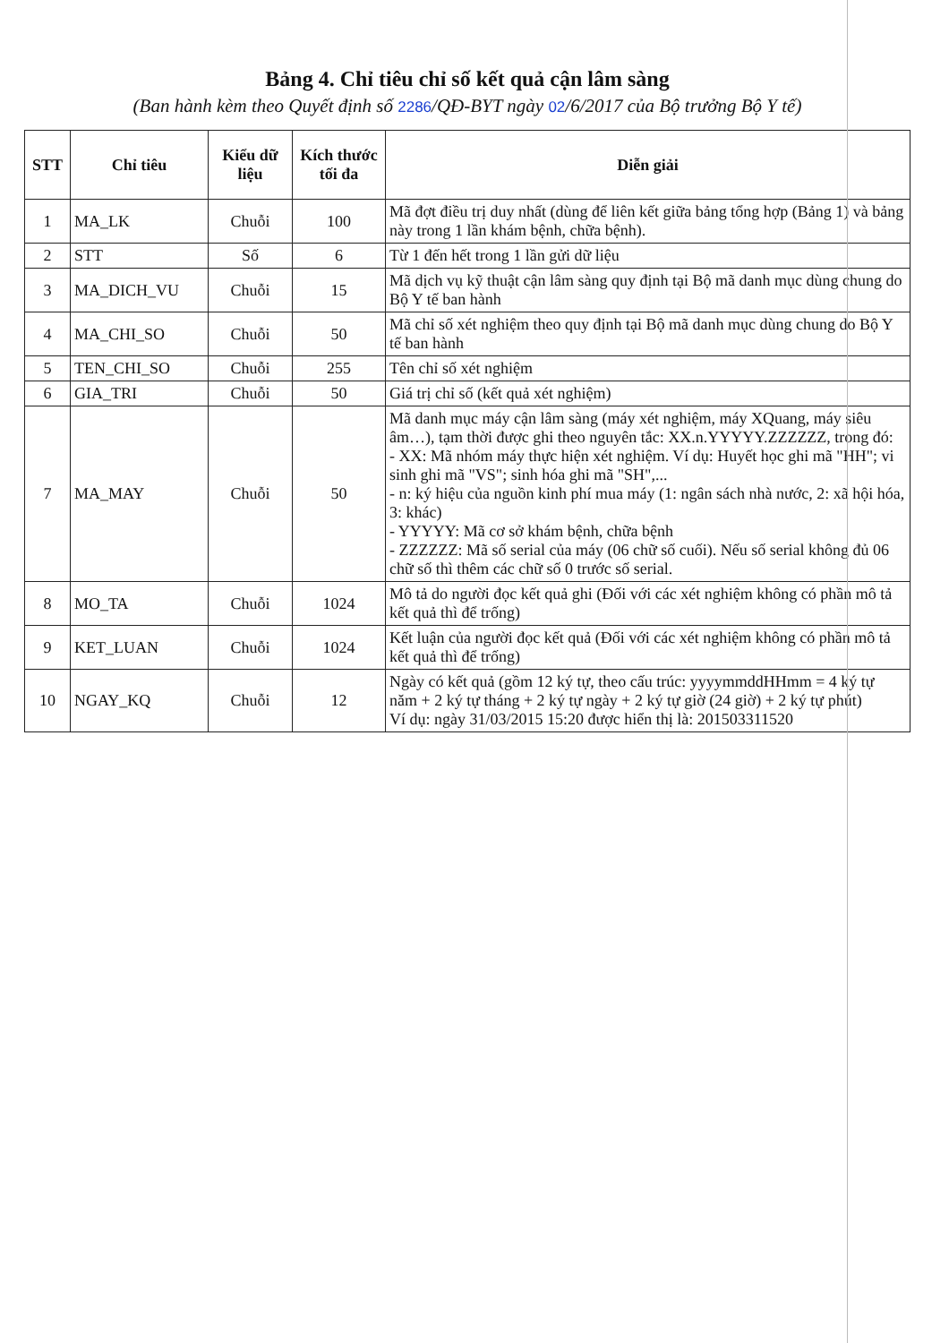Bảng 4. Chỉ tiêu chỉ số kết quả cận lâm sàng
(Ban hành kèm theo Quyết định số 2286/QĐ-BYT ngày 02/6/2017 của Bộ trưởng Bộ Y tế)
| STT | Chỉ tiêu | Kiểu dữ liệu | Kích thước tối đa | Diễn giải |
| --- | --- | --- | --- | --- |
| 1 | MA_LK | Chuỗi | 100 | Mã đợt điều trị duy nhất (dùng để liên kết giữa bảng tổng hợp (Bảng 1) và bảng này trong 1 lần khám bệnh, chữa bệnh). |
| 2 | STT | Số | 6 | Từ 1 đến hết trong 1 lần gửi dữ liệu |
| 3 | MA_DICH_VU | Chuỗi | 15 | Mã dịch vụ kỹ thuật cận lâm sàng quy định tại Bộ mã danh mục dùng chung do Bộ Y tế ban hành |
| 4 | MA_CHI_SO | Chuỗi | 50 | Mã chỉ số xét nghiệm theo quy định tại Bộ mã danh mục dùng chung do Bộ Y tế ban hành |
| 5 | TEN_CHI_SO | Chuỗi | 255 | Tên chỉ số xét nghiệm |
| 6 | GIA_TRI | Chuỗi | 50 | Giá trị chỉ số (kết quả xét nghiệm) |
| 7 | MA_MAY | Chuỗi | 50 | Mã danh mục máy cận lâm sàng (máy xét nghiệm, máy XQuang, máy siêu âm…), tạm thời được ghi theo nguyên tắc: XX.n.YYYYY.ZZZZZZ, trong đó: - XX: Mã nhóm máy thực hiện xét nghiệm. Ví dụ: Huyết học ghi mã "HH"; vi sinh ghi mã "VS"; sinh hóa ghi mã "SH",... - n: ký hiệu của nguồn kinh phí mua máy (1: ngân sách nhà nước, 2: xã hội hóa, 3: khác) - YYYYY: Mã cơ sở khám bệnh, chữa bệnh - ZZZZZZ: Mã số serial của máy (06 chữ số cuối). Nếu số serial không đủ 06 chữ số thì thêm các chữ số 0 trước số serial. |
| 8 | MO_TA | Chuỗi | 1024 | Mô tả do người đọc kết quả ghi (Đối với các xét nghiệm không có phần mô tả kết quả thì để trống) |
| 9 | KET_LUAN | Chuỗi | 1024 | Kết luận của người đọc kết quả (Đối với các xét nghiệm không có phần mô tả kết quả thì để trống) |
| 10 | NGAY_KQ | Chuỗi | 12 | Ngày có kết quả (gồm 12 ký tự, theo cấu trúc: yyyymmddHHmm = 4 ký tự năm + 2 ký tự tháng + 2 ký tự ngày + 2 ký tự giờ (24 giờ) + 2 ký tự phút) Ví dụ: ngày 31/03/2015 15:20 được hiển thị là: 201503311520 |